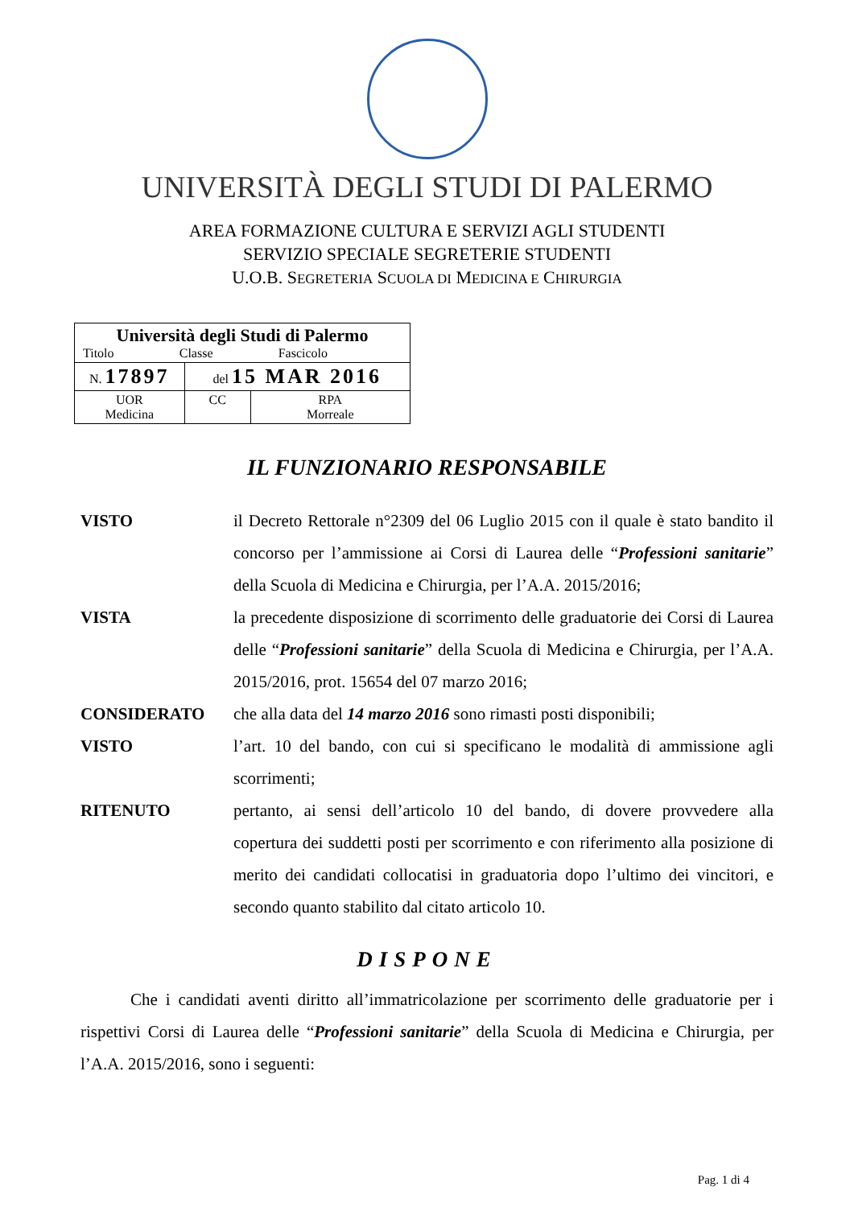UNIVERSITÀ DEGLI STUDI DI PALERMO
AREA FORMAZIONE CULTURA E SERVIZI AGLI STUDENTI
SERVIZIO SPECIALE SEGRETERIE STUDENTI
U.O.B. SEGRETERIA SCUOLA DI MEDICINA E CHIRURGIA
| Università degli Studi di Palermo Titolo Classe Fascicolo | | |
| N. 17897 | del 15 MAR 2016 | |
| UOR Medicina | CC | RPA Morreale |
IL FUNZIONARIO RESPONSABILE
VISTO il Decreto Rettorale n°2309 del 06 Luglio 2015 con il quale è stato bandito il concorso per l’ammissione ai Corsi di Laurea delle “Professioni sanitarie” della Scuola di Medicina e Chirurgia, per l’A.A. 2015/2016;
VISTA la precedente disposizione di scorrimento delle graduatorie dei Corsi di Laurea delle “Professioni sanitarie” della Scuola di Medicina e Chirurgia, per l’A.A. 2015/2016, prot. 15654 del 07 marzo 2016;
CONSIDERATO che alla data del 14 marzo 2016 sono rimasti posti disponibili;
VISTO l’art. 10 del bando, con cui si specificano le modalità di ammissione agli scorrimenti;
RITENUTO pertanto, ai sensi dell’articolo 10 del bando, di dovere provvedere alla copertura dei suddetti posti per scorrimento e con riferimento alla posizione di merito dei candidati collocatisi in graduatoria dopo l’ultimo dei vincitori, e secondo quanto stabilito dal citato articolo 10.
DISPONE
Che i candidati aventi diritto all’immatricolazione per scorrimento delle graduatorie per i rispettivi Corsi di Laurea delle “Professioni sanitarie” della Scuola di Medicina e Chirurgia, per l’A.A. 2015/2016, sono i seguenti:
Pag. 1 di 4